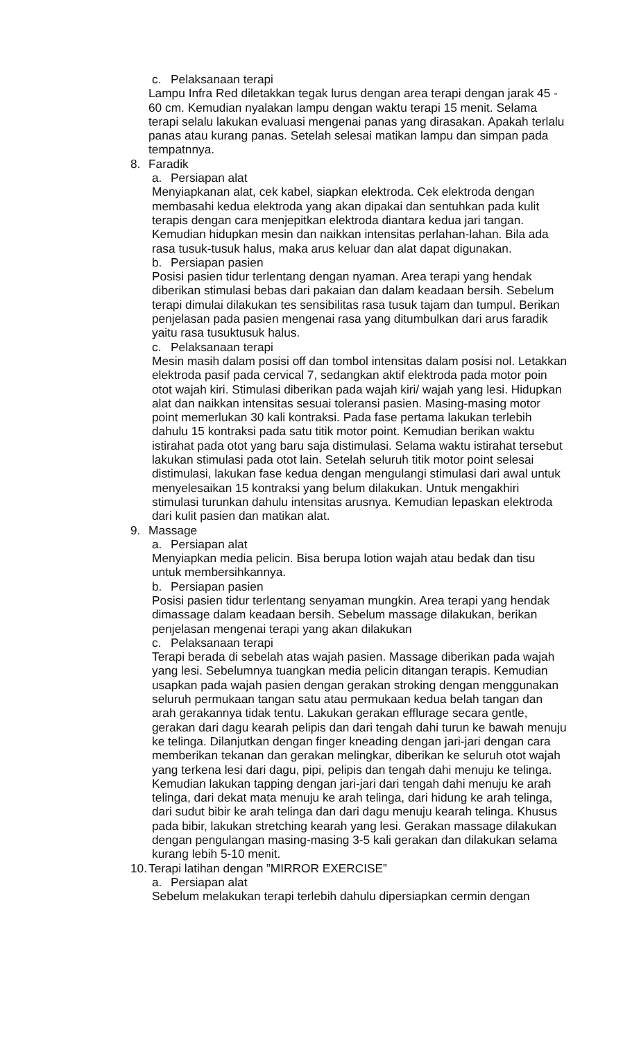c. Pelaksanaan terapi
Lampu Infra Red diletakkan tegak lurus dengan area terapi dengan jarak 45 - 60 cm. Kemudian nyalakan lampu dengan waktu terapi 15 menit. Selama terapi selalu lakukan evaluasi mengenai panas yang dirasakan. Apakah terlalu panas atau kurang panas. Setelah selesai matikan lampu dan simpan pada tempatnnya.
8. Faradik
a. Persiapan alat
Menyiapkanan alat, cek kabel, siapkan elektroda. Cek elektroda dengan membasahi kedua elektroda yang akan dipakai dan sentuhkan pada kulit terapis dengan cara menjepitkan elektroda diantara kedua jari tangan. Kemudian hidupkan mesin dan naikkan intensitas perlahan-lahan. Bila ada rasa tusuk-tusuk halus, maka arus keluar dan alat dapat digunakan.
b. Persiapan pasien
Posisi pasien tidur terlentang dengan nyaman. Area terapi yang hendak diberikan stimulasi bebas dari pakaian dan dalam keadaan bersih. Sebelum terapi dimulai dilakukan tes sensibilitas rasa tusuk tajam dan tumpul. Berikan penjelasan pada pasien mengenai rasa yang ditumbulkan dari arus faradik yaitu rasa tusuktusuk halus.
c. Pelaksanaan terapi
Mesin masih dalam posisi off dan tombol intensitas dalam posisi nol. Letakkan elektroda pasif pada cervical 7, sedangkan aktif elektroda pada motor poin otot wajah kiri. Stimulasi diberikan pada wajah kiri/ wajah yang lesi. Hidupkan alat dan naikkan intensitas sesuai toleransi pasien. Masing-masing motor point memerlukan 30 kali kontraksi. Pada fase pertama lakukan terlebih dahulu 15 kontraksi pada satu titik motor point. Kemudian berikan waktu istirahat pada otot yang baru saja distimulasi. Selama waktu istirahat tersebut lakukan stimulasi pada otot lain. Setelah seluruh titik motor point selesai distimulasi, lakukan fase kedua dengan mengulangi stimulasi dari awal untuk menyelesaikan 15 kontraksi yang belum dilakukan. Untuk mengakhiri stimulasi turunkan dahulu intensitas arusnya. Kemudian lepaskan elektroda dari kulit pasien dan matikan alat.
9. Massage
a. Persiapan alat
Menyiapkan media pelicin. Bisa berupa lotion wajah atau bedak dan tisu untuk membersihkannya.
b. Persiapan pasien
Posisi pasien tidur terlentang senyaman mungkin. Area terapi yang hendak dimassage dalam keadaan bersih. Sebelum massage dilakukan, berikan penjelasan mengenai terapi yang akan dilakukan
c. Pelaksanaan terapi
Terapi berada di sebelah atas wajah pasien. Massage diberikan pada wajah yang lesi. Sebelumnya tuangkan media pelicin ditangan terapis. Kemudian usapkan pada wajah pasien dengan gerakan stroking dengan menggunakan seluruh permukaan tangan satu atau permukaan kedua belah tangan dan arah gerakannya tidak tentu. Lakukan gerakan efflurage secara gentle, gerakan dari dagu kearah pelipis dan dari tengah dahi turun ke bawah menuju ke telinga. Dilanjutkan dengan finger kneading dengan jari-jari dengan cara memberikan tekanan dan gerakan melingkar, diberikan ke seluruh otot wajah yang terkena lesi dari dagu, pipi, pelipis dan tengah dahi menuju ke telinga. Kemudian lakukan tapping dengan jari-jari dari tengah dahi menuju ke arah telinga, dari dekat mata menuju ke arah telinga, dari hidung ke arah telinga, dari sudut bibir ke arah telinga dan dari dagu menuju kearah telinga. Khusus pada bibir, lakukan stretching kearah yang lesi. Gerakan massage dilakukan dengan pengulangan masing-masing 3-5 kali gerakan dan dilakukan selama kurang lebih 5-10 menit.
10. Terapi latihan dengan ”MIRROR EXERCISE”
a. Persiapan alat
Sebelum melakukan terapi terlebih dahulu dipersiapkan cermin dengan